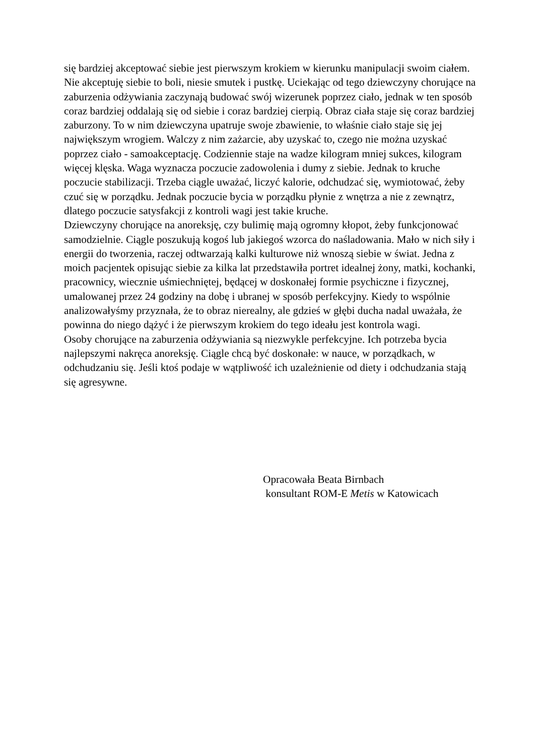się bardziej akceptować siebie jest pierwszym krokiem w kierunku manipulacji swoim ciałem. Nie akceptuję siebie to boli, niesie smutek i pustkę. Uciekając od tego dziewczyny chorujące na zaburzenia odżywiania zaczynają budować swój wizerunek poprzez ciało, jednak w ten sposób coraz bardziej oddalają się od siebie i coraz bardziej cierpią. Obraz ciała staje się coraz bardziej zaburzony. To w nim dziewczyna upatruje swoje zbawienie, to właśnie ciało staje się jej największym wrogiem. Walczy z nim zażarcie, aby uzyskać to, czego nie można uzyskać poprzez ciało - samoakceptację. Codziennie staje na wadze kilogram mniej sukces, kilogram więcej klęska. Waga wyznacza poczucie zadowolenia i dumy z siebie. Jednak to kruche poczucie stabilizacji. Trzeba ciągle uważać, liczyć kalorie, odchudzać się, wymiotować, żeby czuć się w porządku. Jednak poczucie bycia w porządku płynie z wnętrza a nie z zewnątrz, dlatego poczucie satysfakcji z kontroli wagi jest takie kruche.
Dziewczyny chorujące na anoreksję, czy bulimię mają ogromny kłopot, żeby funkcjonować samodzielnie. Ciągle poszukują kogoś lub jakiegoś wzorca do naśladowania. Mało w nich siły i energii do tworzenia, raczej odtwarzają kalki kulturowe niż wnoszą siebie w świat. Jedna z moich pacjentek opisując siebie za kilka lat przedstawiła portret idealnej żony, matki, kochanki, pracownicy, wiecznie uśmiechniętej, będącej w doskonałej formie psychiczne i fizycznej, umalowanej przez 24 godziny na dobę i ubranej w sposób perfekcyjny. Kiedy to wspólnie analizowałyśmy przyznała, że to obraz nierealny, ale gdzieś w głębi ducha nadal uważała, że powinna do niego dążyć i że pierwszym krokiem do tego ideału jest kontrola wagi.
Osoby chorujące na zaburzenia odżywiania są niezwykle perfekcyjne. Ich potrzeba bycia najlepszymi nakręca anoreksję. Ciągle chcą być doskonałe: w nauce, w porządkach, w odchudzaniu się. Jeśli ktoś podaje w wątpliwość ich uzależnienie od diety i odchudzania stają się agresywne.
Opracowała Beata Birnbach
konsultant ROM-E Metis w Katowicach